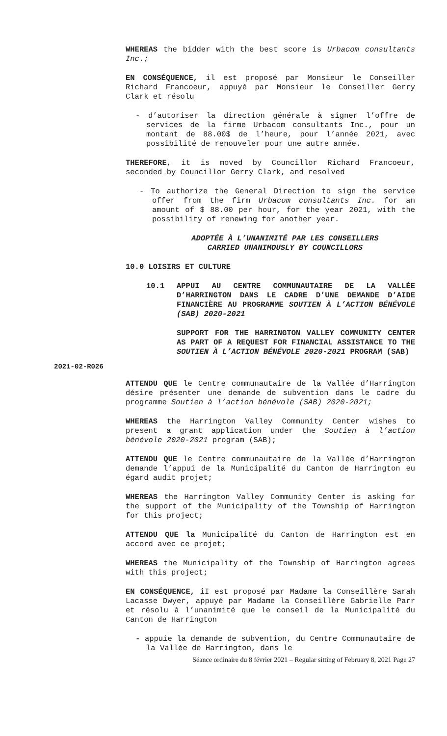WHEREAS the bidder with the best score is Urbacom consultants Inc.;
EN CONSÉQUENCE, il est proposé par Monsieur le Conseiller Richard Francoeur, appuyé par Monsieur le Conseiller Gerry Clark et résolu
- d’autoriser la direction générale à signer l’offre de services de la firme Urbacom consultants Inc., pour un montant de 88.00$ de l’heure, pour l’année 2021, avec possibilité de renouveler pour une autre année.
THEREFORE, it is moved by Councillor Richard Francoeur, seconded by Councillor Gerry Clark, and resolved
- To authorize the General Direction to sign the service offer from the firm Urbacom consultants Inc. for an amount of $ 88.00 per hour, for the year 2021, with the possibility of renewing for another year.
ADOPTÉE À L’UNANIMITÉ PAR LES CONSEILLERS
CARRIED UNANIMOUSLY BY COUNCILLORS
10.0 LOISIRS ET CULTURE
10.1 APPUI AU CENTRE COMMUNAUTAIRE DE LA VALLÉE D’HARRINGTON DANS LE CADRE D’UNE DEMANDE D’AIDE FINANCIÈRE AU PROGRAMME SOUTIEN À L’ACTION BÉNÉVOLE (SAB) 2020-2021
SUPPORT FOR THE HARRINGTON VALLEY COMMUNITY CENTER AS PART OF A REQUEST FOR FINANCIAL ASSISTANCE TO THE SOUTIEN À L’ACTION BÉNÉVOLE 2020-2021 PROGRAM (SAB)
2021-02-R026
ATTENDU QUE le Centre communautaire de la Vallée d’Harrington désire présenter une demande de subvention dans le cadre du programme Soutien à l’action bénévole (SAB) 2020-2021;
WHEREAS the Harrington Valley Community Center wishes to present a grant application under the Soutien à l’action bénévole 2020-2021 program (SAB);
ATTENDU QUE le Centre communautaire de la Vallée d’Harrington demande l’appui de la Municipalité du Canton de Harrington eu égard audit projet;
WHEREAS the Harrington Valley Community Center is asking for the support of the Municipality of the Township of Harrington for this project;
ATTENDU QUE la Municipalité du Canton de Harrington est en accord avec ce projet;
WHEREAS the Municipality of the Township of Harrington agrees with this project;
EN CONSÉQUENCE, iI est proposé par Madame la Conseillère Sarah Lacasse Dwyer, appuyé par Madame la Conseillère Gabrielle Parr et résolu à l’unanimité que le conseil de la Municipalité du Canton de Harrington
- appuie la demande de subvention, du Centre Communautaire de la Vallée de Harrington, dans le
Séance ordinaire du 8 février 2021 – Regular sitting of February 8, 2021 Page 27